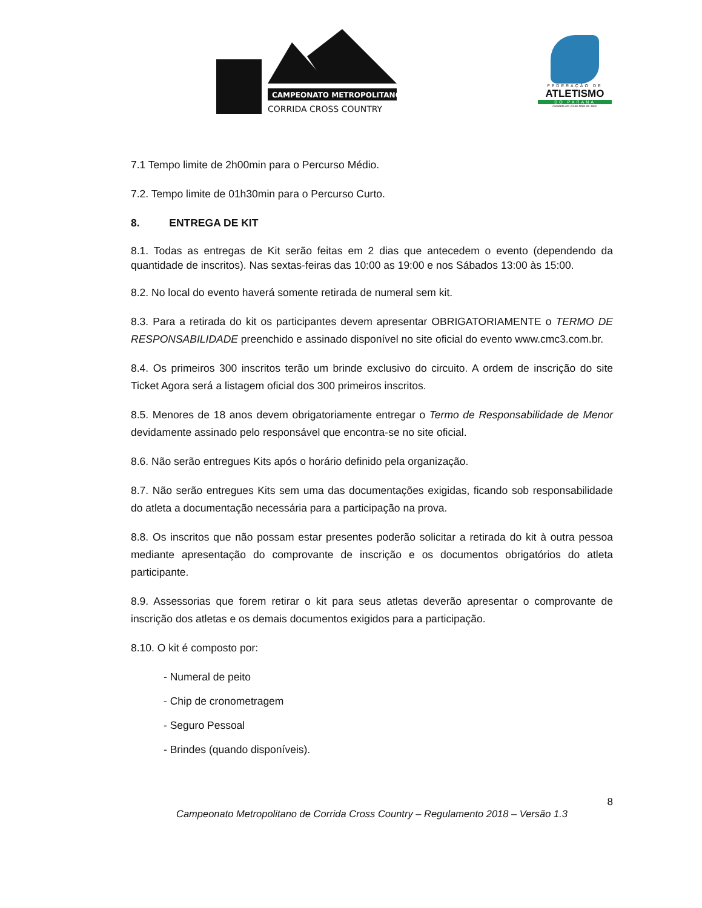CAMPEONATO METROPOLITANO
CORRIDA CROSS COUNTRY
FEDERAÇÃO DE
ATLETISMO
DO PARANÁ
Fundada em 23 de Maio de 1932
7.1 Tempo limite de 2h00min para o Percurso Médio.
7.2. Tempo limite de 01h30min para o Percurso Curto.
8. ENTREGA DE KIT
8.1. Todas as entregas de Kit serão feitas em 2 dias que antecedem o evento (dependendo da quantidade de inscritos). Nas sextas-feiras das 10:00 as 19:00 e nos Sábados 13:00 às 15:00.
8.2. No local do evento haverá somente retirada de numeral sem kit.
8.3. Para a retirada do kit os participantes devem apresentar OBRIGATORIAMENTE o TERMO DE RESPONSABILIDADE preenchido e assinado disponível no site oficial do evento www.cmc3.com.br.
8.4. Os primeiros 300 inscritos terão um brinde exclusivo do circuito. A ordem de inscrição do site Ticket Agora será a listagem oficial dos 300 primeiros inscritos.
8.5. Menores de 18 anos devem obrigatoriamente entregar o Termo de Responsabilidade de Menor devidamente assinado pelo responsável que encontra-se no site oficial.
8.6. Não serão entregues Kits após o horário definido pela organização.
8.7. Não serão entregues Kits sem uma das documentações exigidas, ficando sob responsabilidade do atleta a documentação necessária para a participação na prova.
8.8. Os inscritos que não possam estar presentes poderão solicitar a retirada do kit à outra pessoa mediante apresentação do comprovante de inscrição e os documentos obrigatórios do atleta participante.
8.9. Assessorias que forem retirar o kit para seus atletas deverão apresentar o comprovante de inscrição dos atletas e os demais documentos exigidos para a participação.
8.10. O kit é composto por:
- Numeral de peito
- Chip de cronometragem
- Seguro Pessoal
- Brindes (quando disponíveis).
8
Campeonato Metropolitano de Corrida Cross Country – Regulamento 2018 – Versão 1.3